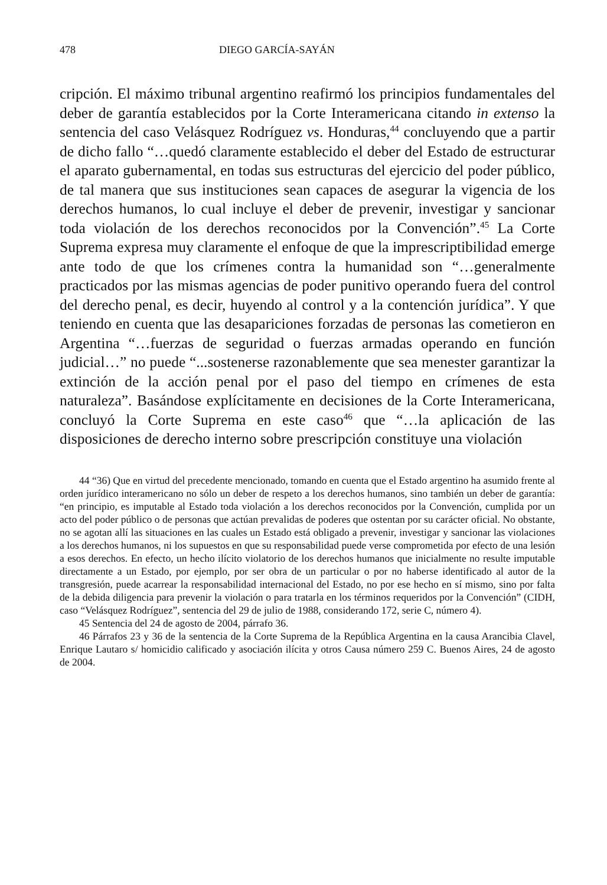478 DIEGO GARCÍA-SAYÁN
cripción. El máximo tribunal argentino reafirmó los principios fundamentales del deber de garantía establecidos por la Corte Interamericana citando in extenso la sentencia del caso Velásquez Rodríguez vs. Honduras,<sup>44</sup> concluyendo que a partir de dicho fallo “…quedó claramente establecido el deber del Estado de estructurar el aparato gubernamental, en todas sus estructuras del ejercicio del poder público, de tal manera que sus instituciones sean capaces de asegurar la vigencia de los derechos humanos, lo cual incluye el deber de prevenir, investigar y sancionar toda violación de los derechos reconocidos por la Convención”.<sup>45</sup> La Corte Suprema expresa muy claramente el enfoque de que la imprescriptibilidad emerge ante todo de que los crímenes contra la humanidad son “…generalmente practicados por las mismas agencias de poder punitivo operando fuera del control del derecho penal, es decir, huyendo al control y a la contención jurídica”. Y que teniendo en cuenta que las desapariciones forzadas de personas las cometieron en Argentina “…fuerzas de seguridad o fuerzas armadas operando en función judicial…” no puede “...sostenerse razonablemente que sea menester garantizar la extinción de la acción penal por el paso del tiempo en crímenes de esta naturaleza”. Basándose explícitamente en decisiones de la Corte Interamericana, concluyó la Corte Suprema en este caso<sup>46</sup> que “…la aplicación de las disposiciones de derecho interno sobre prescripción constituye una violación
44 “36) Que en virtud del precedente mencionado, tomando en cuenta que el Estado argentino ha asumido frente al orden jurídico interamericano no sólo un deber de respeto a los derechos humanos, sino también un deber de garantía: “en principio, es imputable al Estado toda violación a los derechos reconocidos por la Convención, cumplida por un acto del poder público o de personas que actúan prevalidas de poderes que ostentan por su carácter oficial. No obstante, no se agotan allí las situaciones en las cuales un Estado está obligado a prevenir, investigar y sancionar las violaciones a los derechos humanos, ni los supuestos en que su responsabilidad puede verse comprometida por efecto de una lesión a esos derechos. En efecto, un hecho ilícito violatorio de los derechos humanos que inicialmente no resulte imputable directamente a un Estado, por ejemplo, por ser obra de un particular o por no haberse identificado al autor de la transgresión, puede acarrear la responsabilidad internacional del Estado, no por ese hecho en sí mismo, sino por falta de la debida diligencia para prevenir la violación o para tratarla en los términos requeridos por la Convención” (CIDH, caso “Velásquez Rodríguez”, sentencia del 29 de julio de 1988, considerando 172, serie C, número 4).
45 Sentencia del 24 de agosto de 2004, párrafo 36.
46 Párrafos 23 y 36 de la sentencia de la Corte Suprema de la República Argentina en la causa Arancibia Clavel, Enrique Lautaro s/ homicidio calificado y asociación ilícita y otros Causa número 259 C. Buenos Aires, 24 de agosto de 2004.